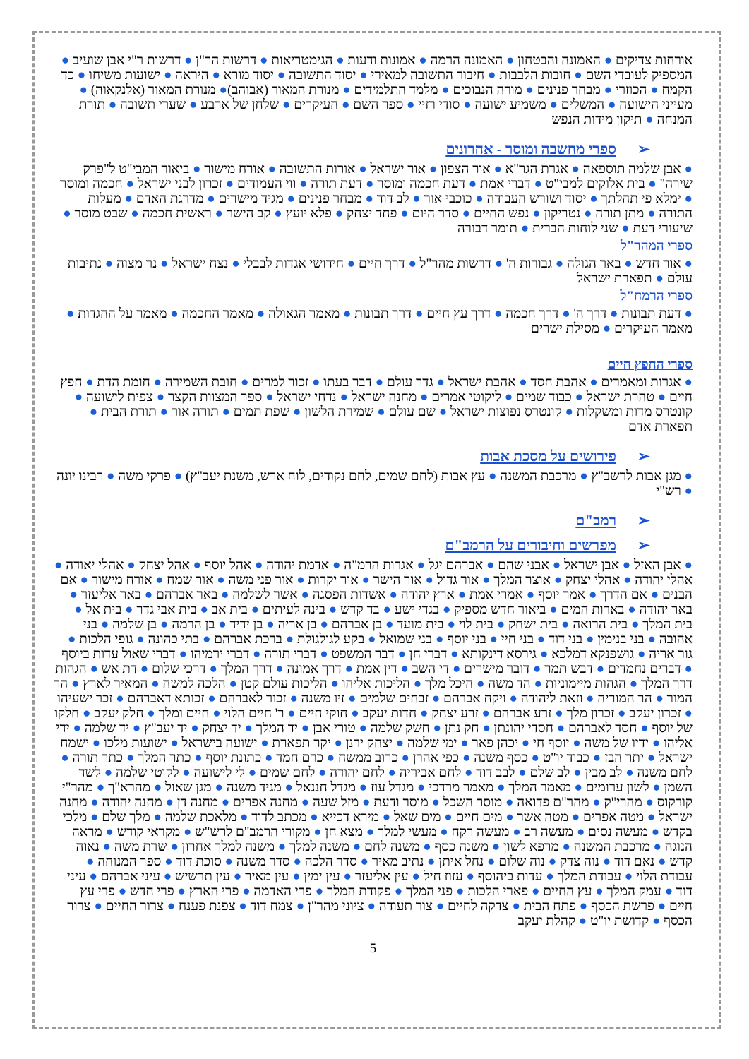אורחות צדיקים ● האמונה והבטחון ● האמונה הרמה ● אמונות ודעות ● הגימטריאות ● דרשות הר"ן ● דרשות ר"י אבן שועיב ● המספיק לעובדי השם ● חובות הלבבות ● חיבור התשובה למאירי ● יסוד התשובה ● יסוד מורא ● היראה ● ישועות משיחו ● כד הקמח ● הכוזרי ● מבחר פנינים ● מורה הנבוכים ● מלמד התלמידים ● מנורת המאור (אבוהב)● מנורת המאור (אלנקאוה) ● מעייני הישועה ● המשלים ● משמיע ישועה ● סודי רזיי ● ספר השם ● העיקרים ● שלחן של ארבע ● שערי תשובה ● תורת המנחה ● תיקון מידות הנפש
➢ספרי מחשבה ומוסר - אחרונים
● אבן שלמה תוספאה ● אגרת הגר"א ● אור הצפון ● אור ישראל ● אורות התשובה ● אורח מישור ● ביאור המבי"ט ל"פרק שירה" ● בית אלוקים למבי"ט ● דברי אמת ● דעת חכמה ומוסר ● דעת תורה ● ווי העמודים ● זכרון לבני ישראל ● חכמה ומוסר ● ימלא פי תהלתך ● יסוד ושורש העבודה ● כוכבי אור ● לב דוד ● מבחר פנינים ● מגיד מישרים ● מדרגת האדם ● מעלות התורה ● מתן תורה ● נטריקון ● נפש החיים ● סדר היום ● פחד יצחק ● פלא יועץ ● קב הישר ● ראשית חכמה ● שבט מוסר ● שיעורי דעת ● שני לוחות הברית ● תומר דבורה
ספרי המהר"ל
● אור חדש ● באר הגולה ● גבורות ה' ● דרשות מהר"ל ● דרך חיים ● חידושי אגדות לבבלי ● נצח ישראל ● נר מצוה ● נתיבות עולם ● תפארת ישראל
ספרי הרמח"ל
● דעת תבונות ● דרך ה' ● דרך חכמה ● דרך עץ חיים ● דרך תבונות ● מאמר הגאולה ● מאמר החכמה ● מאמר על ההגדות ● מאמר העיקרים ● מסילת ישרים
ספרי החפץ חיים
● אגרות ומאמרים ● אהבת חסד ● אהבת ישראל ● גדר עולם ● דבר בעתו ● זכור למרים ● חובת השמירה ● חומת הדת ● חפץ חיים ● טהרת ישראל ● כבוד שמים ● ליקוטי אמרים ● מחנה ישראל ● נדחי ישראל ● ספר המצוות הקצר ● צפית לישועה ● קונטרס מדות ומשקלות ● קונטרס נפוצות ישראל ● שם עולם ● שמירת הלשון ● שפת תמים ● תורה אור ● תורת הבית ● תפארת אדם
➢פירושים על מסכת אבות
● מגן אבות לרשב"ץ ● מרכבת המשנה ● עץ אבות (לחם שמים, לחם נקודים, לוח ארש, משנת יעב"ץ) ● פרקי משה ● רבינו יונה ● רש"י
➢רמב"ם
➢מפרשים וחיבורים על הרמב"ם
● אבן האזל ● אבן ישראל ● אבני שהם ● אברהם יגל ● אגרות הרמ"ה ● אדמת יהודה ● אהל יוסף ● אהל יצחק ● אהלי יאודה ● אהלי יהודה ● אהלי יצחק ● אוצר המלך ● אור גדול ● אור הישר ● אור יקרות ● אור פני משה ● אור שמח ● אורח מישור ● אם הבנים ● אם הדרך ● אמר יוסף ● אמרי אמת ● ארץ יהודה ● אשדות הפסגה ● אשר לשלמה ● באר אברהם ● באר אליעזר ● באר יהודה ● בארות המים ● ביאור חדש מספיק ● בגדי ישע ● בד קדש ● בינה לעיתים ● בית אב ● בית אבי גדר ● בית אל ● בית המלך ● בית הרואה ● בית ישחק ● בית לוי ● בית מועד ● בן אברהם ● בן אריה ● בן ידיד ● בן הרמה ● בן שלמה ● בני אהובה ● בני בנימין ● בני דוד ● בני חיי ● בני יוסף ● בני שמואל ● בקע לגולגולת ● ברכת אברהם ● בתי כהונה ● גופי הלכות ● גור אריה ● גושפנקא דמלכא ● גירסא דינקותא ● דברי חן ● דבר המשפט ● דברי תורה ● דברי ירמיהו ● דברי שאול עדות ביוסף ● דברים נחמדים ● דבש תמר ● דובר מישרים ● די השב ● דין אמת ● דרך אמונה ● דרך המלך ● דרכי שלום ● דת אש ● הגהות דרך המלך ● הגהות מיימוניות ● הד משה ● היכל מלך ● הליכות אליהו ● הליכות עולם קטן ● הלכה למשה ● המאיר לארץ ● הר המור ● הר המוריה ● וזאת ליהודה ● ויקח אברהם ● זבחים שלמים ● זיו משנה ● זכור לאברהם ● זכותא דאברהם ● זכר ישעיהו ● זכרון יעקב ● זכרון מלך ● זרע אברהם ● זרע יצחק ● חדות יעקב ● חוקי חיים ● ר' חיים הלוי ● חיים ומלך ● חלק יעקב ● חלקו של יוסף ● חסד לאברהם ● חסדי יהונתן ● חק נתן ● חשק שלמה ● טורי אבן ● יד המלך ● יד יצחק ● יד יעב"ץ ● יד שלמה ● ידי אליהו ● ידיו של משה ● יוסף חי ● יכהן פאר ● ימי שלמה ● יצחק ירנן ● יקר תפארת ● ישועה בישראל ● ישועות מלכו ● ישמח ישראל ● יתר הבז ● כבוד יו"ט ● כסף משנה ● כפי אהרן ● כרוב ממשח ● כרם חמד ● כתונת יוסף ● כתר המלך ● כתר תורה ● לחם משנה ● לב מבין ● לב שלם ● לבב דוד ● לחם אביריה ● לחם יהודה ● לחם שמים ● לי לישועה ● לקוטי שלמה ● לשד השמן ● לשון ערומים ● מאמר המלך ● מאמר מרדכי ● מגדל עוז ● מגדל חננאל ● מגיד משנה ● מגן שאול ● מהרא"ך ● מהר"י קורקוס ● מהרי"ק ● מהר"ם פדואה ● מוסר השכל ● מוסר ודעת ● מזל שעה ● מחנה אפרים ● מחנה דן ● מחנה יהודה ● מחנה ישראל ● מטה אפרים ● מטה אשר ● מים חיים ● מים שאל ● מירא דכייא ● מכתב לדוד ● מלאכת שלמה ● מלך שלם ● מלכי בקדש ● מעשה נסים ● מעשה רב ● מעשה רקח ● מעשי למלך ● מצא חן ● מקורי הרמב"ם לרש"ש ● מקראי קודש ● מראה הנוגה ● מרכבת המשנה ● מרפא לשון ● משנה כסף ● משנה לחם ● משנה למלך ● משנה למלך אחרון ● שרת משה ● נאוה קדש ● נאם דוד ● נוה צדק ● נוה שלום ● נחל איתן ● נתיב מאיר ● סדר הלכה ● סדר משנה ● סוכת דוד ● ספר המנוחה ● עבודת הלוי ● עבודת המלך ● עדות ביהוסף ● עזוז חיל ● עין אליעזר ● עין ימין ● עין מאיר ● עין תרשיש ● עיני אברהם ● עיני דוד ● עמק המלך ● עץ החיים ● פארי הלכות ● פני המלך ● פקודת המלך ● פרי האדמה ● פרי הארץ ● פרי חדש ● פרי עץ חיים ● פרשת הכסף ● פתח הבית ● צדקה לחיים ● צור תעודה ● ציוני מהר"ן ● צמח דוד ● צפנת פענח ● צרור החיים ● צרור הכסף ● קדושת יו"ט ● קהלת יעקב
5